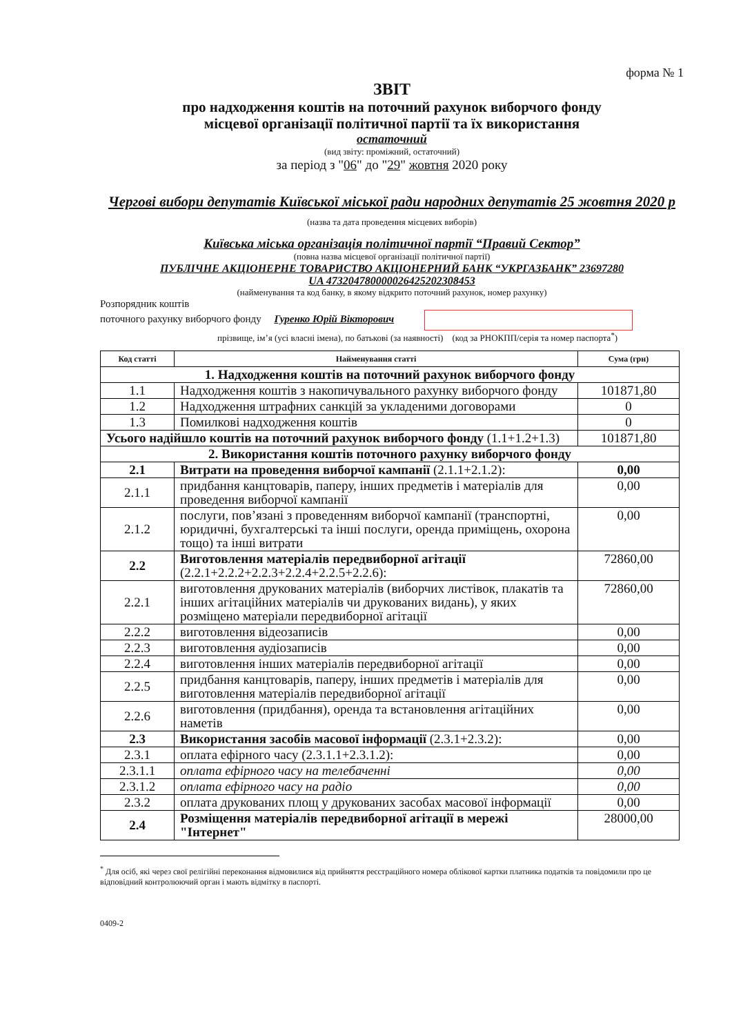форма № 1
ЗВІТ
про надходження коштів на поточний рахунок виборчого фонду
місцевої організації політичної партії та їх використання
остаточний
(вид звіту: проміжний, остаточний)
за період з "06" до "29" жовтня 2020 року
Чергові вибори депутатів Київської міської ради народних депутатів 25 жовтня 2020 р
(назва та дата проведення місцевих виборів)
Київська міська організація політичної партії “Правий Сектор”
(повна назва місцевої організації політичної партії)
ПУБЛІЧНЕ АКЦІОНЕРНЕ ТОВАРИСТВО АКЦІОНЕРНИЙ БАНК “УКРГАЗБАНК” 23697280
UA 473204780000026425202308453
(найменування та код банку, в якому відкрито поточний рахунок, номер рахунку)
Розпорядник коштів
поточного рахунку виборчого фонду Гуренко Юрій Вікторович
прізвище, ім’я (усі власні імена), по батькові (за наявності) (код за РНОКПП/серія та номер паспорта<sup>*</sup>)
| Код статті | Найменування статті | Сума (грн) |
| --- | --- | --- |
| 1. Надходження коштів на поточний рахунок виборчого фонду | | |
| 1.1 | Надходження коштів з накопичувального рахунку виборчого фонду | 101871,80 |
| 1.2 | Надходження штрафних санкцій за укладеними договорами | 0 |
| 1.3 | Помилкові надходження коштів | 0 |
| Усього надійшло коштів на поточний рахунок виборчого фонду (1.1+1.2+1.3) | | 101871,80 |
| 2. Використання коштів поточного рахунку виборчого фонду | | |
| 2.1 | Витрати на проведення виборчої кампанії (2.1.1+2.1.2): | 0,00 |
| 2.1.1 | придбання канцтоварів, паперу, інших предметів і матеріалів для проведення виборчої кампанії | 0,00 |
| 2.1.2 | послуги, пов’язані з проведенням виборчої кампанії (транспортні, юридичні, бухгалтерські та інші послуги, оренда приміщень, охорона тощо) та інші витрати | 0,00 |
| 2.2 | Виготовлення матеріалів передвиборної агітації (2.2.1+2.2.2+2.2.3+2.2.4+2.2.5+2.2.6): | 72860,00 |
| 2.2.1 | виготовлення друкованих матеріалів (виборчих листівок, плакатів та інших агітаційних матеріалів чи друкованих видань), у яких розміщено матеріали передвиборної агітації | 72860,00 |
| 2.2.2 | виготовлення відеозаписів | 0,00 |
| 2.2.3 | виготовлення аудіозаписів | 0,00 |
| 2.2.4 | виготовлення інших матеріалів передвиборної агітації | 0,00 |
| 2.2.5 | придбання канцтоварів, паперу, інших предметів і матеріалів для виготовлення матеріалів передвиборної агітації | 0,00 |
| 2.2.6 | виготовлення (придбання), оренда та встановлення агітаційних наметів | 0,00 |
| 2.3 | Використання засобів масової інформації (2.3.1+2.3.2): | 0,00 |
| 2.3.1 | оплата ефірного часу (2.3.1.1+2.3.1.2): | 0,00 |
| 2.3.1.1 | оплата ефірного часу на телебаченні | 0,00 |
| 2.3.1.2 | оплата ефірного часу на радіо | 0,00 |
| 2.3.2 | оплата друкованих площ у друкованих засобах масової інформації | 0,00 |
| 2.4 | Розміщення матеріалів передвиборної агітації в мережі "Інтернет" | 28000,00 |
<sup>*</sup> Для осіб, які через свої релігійні переконання відмовилися від прийняття реєстраційного номера облікової картки платника податків та повідомили про це відповідний контролюючий орган і мають відмітку в паспорті.
0409-2